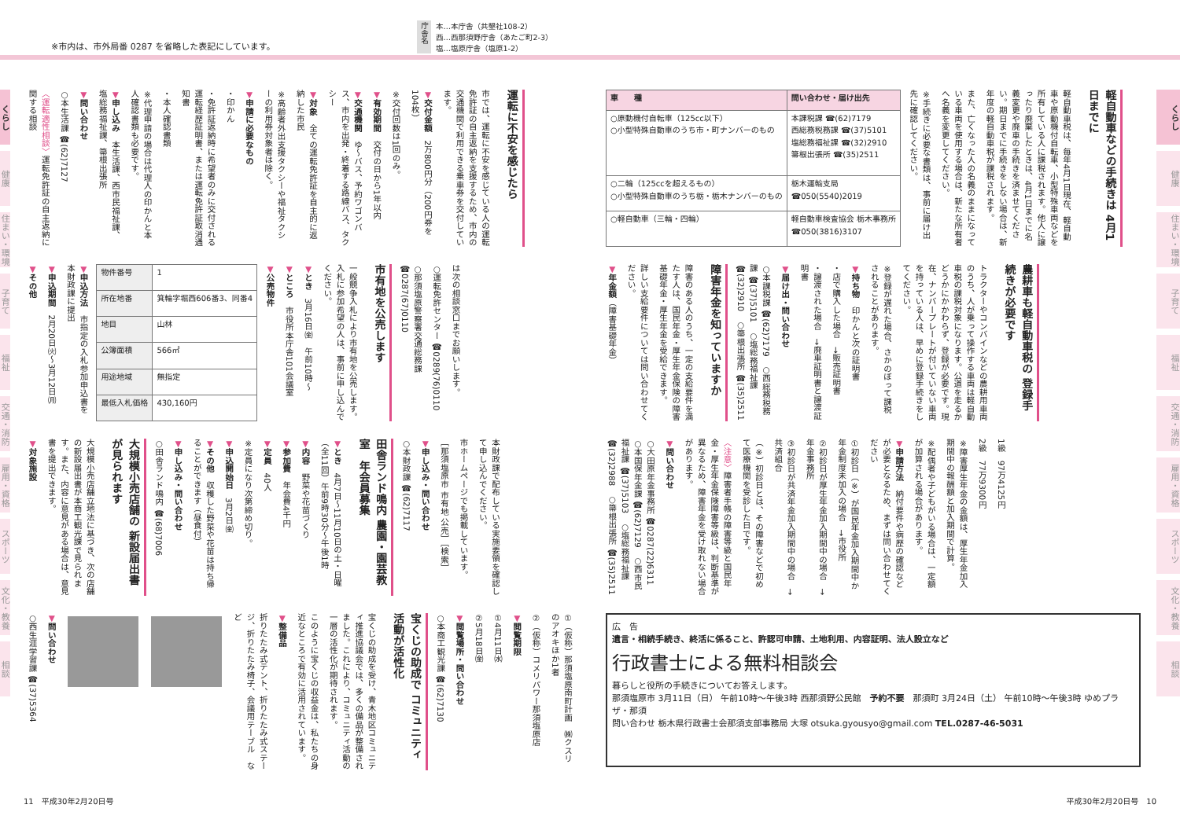※市内は、市外局番 0287 を省略した表記にしています。
庁舎名
本…本庁舎（共墾社108-2）
西…西那須野庁舎（あたご町2-3）
塩…塩原庁舎（塩原1-2）
くらし
健康
住まい・環境
子育て
福祉
交通・消防
雇用・資格
スポーツ
文化・教養
相談
軽自動車などの手続きは 4月1日までに
軽自動車税は、毎年4月1日現在、軽自動車や原動機付自転車、小型特殊車両などを所有している人に課税されます。他人に譲ったり廃棄したときは、4月1日までに名義変更や廃車の手続きを済ませてください。期日までに手続きをしない場合は、新年度の軽自動車税が課税されます。
また、亡くなった人の名義のままになっている車両を使用する場合は、新たな所有者へ名義を変更してください。
※手続きに必要な書類は、事前に届け出先に確認してください。
| 車 種 | 問い合わせ・届け出先 |
| --- | --- |
| ○原動機付自転車（125cc以下） ○小型特殊自動車のうち市・町ナンバーのもの | 本課税課 ☎(62)7179 西総務税務課 ☎(37)5101 塩総務福祉課 ☎(32)2910 箒根出張所 ☎(35)2511 |
| ○二輪（125ccを超えるもの） ○小型特殊自動車のうち栃・栃木ナンバーのもの | 栃木運輸支局 ☎050(5540)2019 |
| ○軽自動車（三輪・四輪） | 軽自動車検査協会 栃木事務所 ☎050(3816)3107 |
農耕車も軽自動車税の 登録手続きが必要です
トラクターやコンバインなどの農耕用車両のうち、人が乗って操作する車両は軽自動車税の課税対象になります。公道を走るかどうかにかかわらず、登録が必要です。現在、ナンバープレートが付いていない車両を持っている人は、早めに登録手続きをしてください。
※登録が遅れた場合、さかのぼって課税されることがあります。
▼持ち物　印かんと次の証明書
・店で購入した場合　→販売証明書
・譲渡された場合　→廃車証明書と譲渡証明書
▼届け出・問い合わせ
○本課税課 ☎(62)7179　○西総務税務課 ☎(37)5101　○塩総務福祉課 ☎(32)2910　○箒根出張所 ☎(35)2511
障害年金を知っていますか
障害のある人のうち、一定の支給要件を満たす人は、国民年金・厚生年金保険の障害基礎年金・厚生年金を受給できます。
詳しい支給要件については問い合わせてください。
▼年金額（障害基礎年金）
1級　97万4125円
2級　77万9300円
※障害厚生年金の金額は、厚生年金加入期間中の報酬額と加入期間で計算。
※配偶者や子どもがいる場合は、一定額が加算される場合があります。
▼申請方法　納付要件や病歴の確認などが必要となるため、まずは問い合わせてください
①初診日（※）が国民年金加入期間中か年金制度未加入の場合　→市役所
②初診日が厚生年金加入期間中の場合　→年金事務所
③初診日が共済年金加入期間中の場合　→共済組合
（※）初診日とは、その障害などで初めて医療機関を受診した日です。
〈注意〉障害者手帳の障害等級と国民年金・厚生年金保険障害等級は、判断基準が異なるため、障害年金を受け取れない場合があります。
▼問い合わせ
○大田原年金事務所 ☎0287(22)6311　○本国保年金課 ☎(62)7129　○西市民福祉課 ☎(37)5103　○塩総務福祉課 ☎(32)2988　○箒根出張所 ☎(35)2511
広　告
遺言・相続手続き、終活に係ること、許認可申請、土地利用、内容証明、法人設立など
行政書士による無料相談会
暮らしと役所の手続きについてお答えします。
那須塩原市 3月11日（日） 午前10時〜午後3時 西那須野公民館　予約不要　那須町 3月24日（土） 午前10時〜午後3時 ゆめプラザ・那須
問い合わせ 栃木県行政書士会那須支部事務局 大塚 otsuka.gyousyo@gmail.com TEL.0287-46-5031
運転に不安を感じたら
市では、運転に不安を感じている人の運転免許証の自主返納を支援するため、市内の交通機関で利用できる乗車券を交付しています。
▼交付金額　2万800円分（200円券を104枚）
※交付回数は1回のみ。
▼有効期間　交付の日から1年以内
▼交通機関　ゆ〜バス、予約ワゴンバス、市内を出発・終着する路線バス、タクシー
▼対象　全ての運転免許証を自主的に返納した市民
※高齢者外出支援タクシーや福祉タクシーの利用券対象者は除く。
▼申請に必要なもの
・印かん
・免許証返納時に希望者のみに交付される運転経歴証明書、または運転免許証取消通知書
・本人確認書類
※代理申請の場合は代理人の印かんと本人確認書類も必要です。
▼申し込み　本生活課、西市民福祉課、塩総務福祉課、箒根出張所
▼問い合わせ
○本生活課 ☎(62)7127
〈運転適性相談〉運転免許証の自主返納に関する相談
は次の相談窓口までお願いします。
○運転免許センター ☎0289(76)0110
○那須塩原警察署交通総務課 ☎0287(67)0110
市有地を公売します
一般競争入札により市有地を公売します。入札に参加希望の人は、事前に申し込んでください。
▼とき　3月16日㈮　午前10時〜
▼ところ　市役所本庁舎101会議室
▼公売物件
| 物件番号 | 1 |
| 所在地番 | 箕輪字堀西606番3、同番4 |
| 地目 | 山林 |
| 公簿面積 | 566㎡ |
| 用途地域 | 無指定 |
| 最低入札価格 | 430,160円 |
▼申込方法　市指定の入札参加申込書を本財政課に提出
▼申込期間　2月20日㈫〜3月12日㈪
▼その他
本財政課で配布している実施要領を確認して申し込んでください。
市ホームページでも掲載しています。
［那須塩原市 市有地 公売］［検索］
▼申し込み・問い合わせ
○本財政課 ☎(62)7117
田舎ランド鳴内 農園・園芸教室　年会員募集
▼とき　4月7日〜11月10日の土・日曜（全11回）午前9時30分〜午後1時
▼内容　野菜や花苗づくり
▼参加費　年会費4千円
▼定員　40人
※定員になり次第締め切り。
▼申込開始日　3月2日㈮
▼その他　収穫した野菜や花苗は持ち帰ることができます（昼食付）
▼申し込み・問い合わせ
○田舎ランド鳴内 ☎(68)7006
大規模小売店舗の 新設届出書が見られます
大規模小売店舗立地法に基づき、次の店舗の新設届出書が本商工観光課で見られます。また、内容に意見がある場合は、意見書を提出できます。
▼対象施設
①（仮称）那須塩原南町計画　㈱クスリのアオキほか1者
②（仮称）コメリパワー那須塩原店
▼閲覧期限
①4月11日㈬
②5月18日㈮
▼閲覧場所・問い合わせ
○本商工観光課 ☎(62)7130
宝くじの助成で コミュニティ活動が活性化
宝くじの助成を受け、青木地区コミュニティ推進協議会では、多くの備品が整備されました。これにより、コミュニティ活動の一層の活性化が期待されます。
このように宝くじの収益金は、私たちの身近なところで有効に活用されています。
▼整備品
折りたたみ式テント、折りたたみ式ステージ、折りたたみ椅子、会議用テーブル　など
▼問い合わせ
○西生涯学習課 ☎(37)5364
くらし
健康
住まい・環境
子育て
福祉
交通・消防
雇用・資格
スポーツ
文化・教養
相談
11　平成30年2月20日号 平成30年2月20日号　10